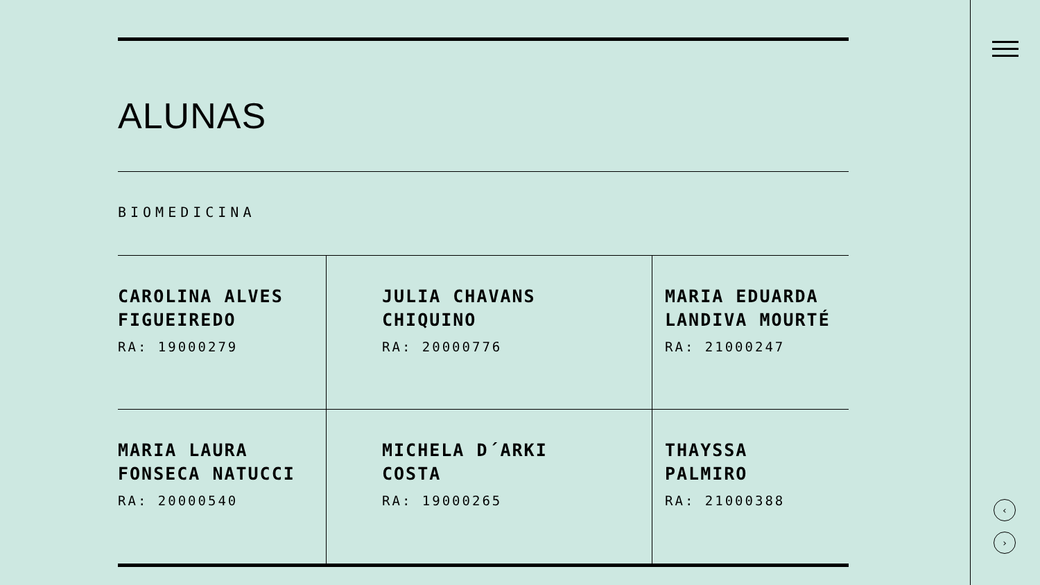‹
›
ALUNAS
BIOMEDICINA
CAROLINA ALVES
FIGUEIREDO
RA: 19000279
JULIA CHAVANS
CHIQUINO
RA: 20000776
MARIA EDUARDA
LANDIVA MOURTÉ
RA: 21000247
MARIA LAURA
FONSECA NATUCCI
RA: 20000540
MICHELA D´ARKI
COSTA
RA: 19000265
THAYSSA
PALMIRO
RA: 21000388